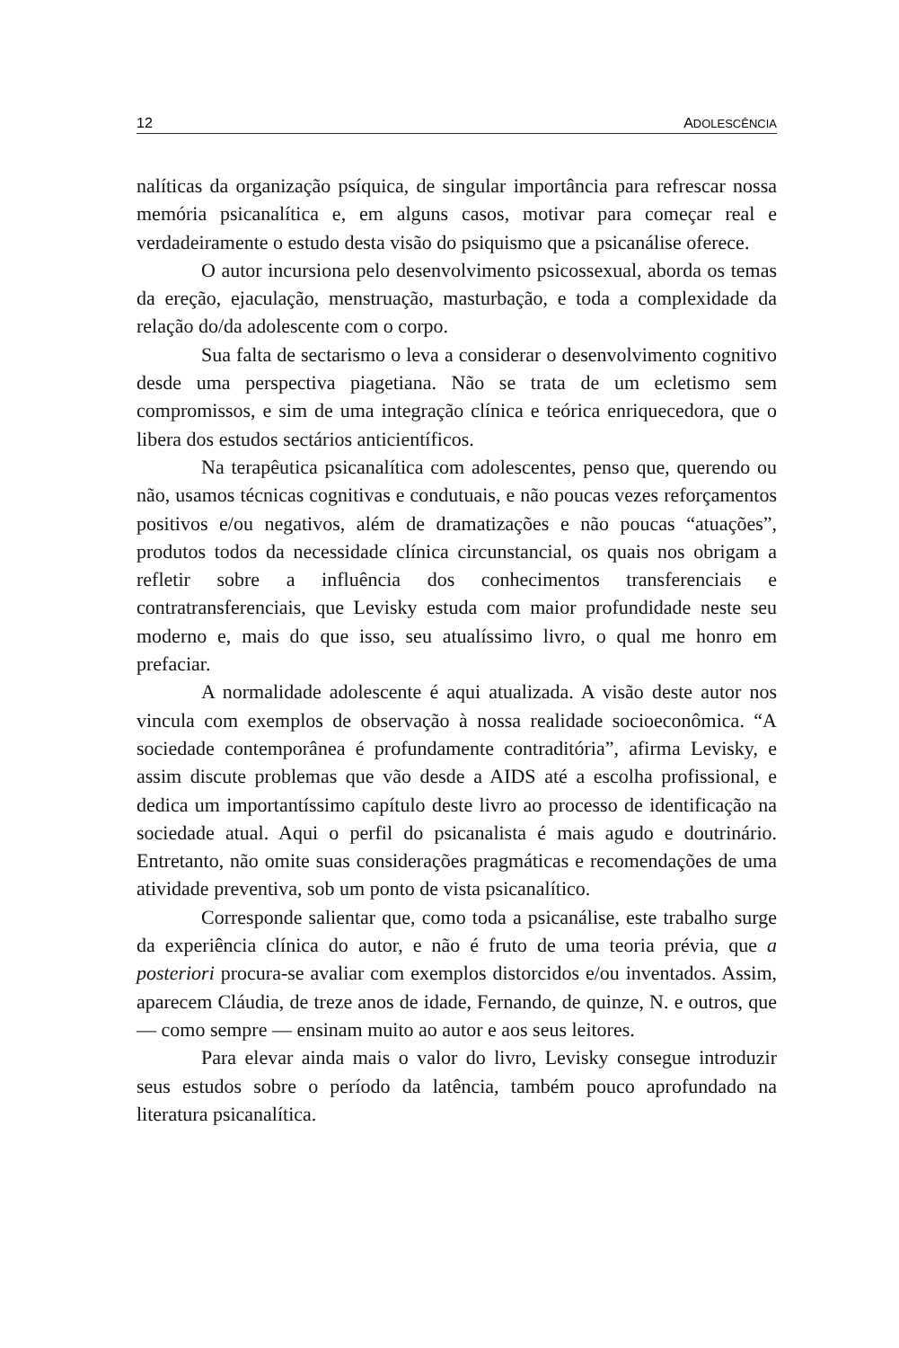12 ADOLESCÊNCIA
nalíticas da organização psíquica, de singular importância para refrescar nossa memória psicanalítica e, em alguns casos, motivar para começar real e verdadeiramente o estudo desta visão do psiquismo que a psicanálise oferece.
O autor incursiona pelo desenvolvimento psicossexual, aborda os temas da ereção, ejaculação, menstruação, masturbação, e toda a complexidade da relação do/da adolescente com o corpo.
Sua falta de sectarismo o leva a considerar o desenvolvimento cognitivo desde uma perspectiva piagetiana. Não se trata de um ecletismo sem compromissos, e sim de uma integração clínica e teórica enriquecedora, que o libera dos estudos sectários anticientíficos.
Na terapêutica psicanalítica com adolescentes, penso que, querendo ou não, usamos técnicas cognitivas e condutuais, e não poucas vezes reforçamentos positivos e/ou negativos, além de dramatizações e não poucas “atuações”, produtos todos da necessidade clínica circunstancial, os quais nos obrigam a refletir sobre a influência dos conhecimentos transferenciais e contratransferenciais, que Levisky estuda com maior profundidade neste seu moderno e, mais do que isso, seu atualíssimo livro, o qual me honro em prefaciar.
A normalidade adolescente é aqui atualizada. A visão deste autor nos vincula com exemplos de observação à nossa realidade socioeconômica. “A sociedade contemporânea é profundamente contraditória”, afirma Levisky, e assim discute problemas que vão desde a AIDS até a escolha profissional, e dedica um importantíssimo capítulo deste livro ao processo de identificação na sociedade atual. Aqui o perfil do psicanalista é mais agudo e doutrinário. Entretanto, não omite suas considerações pragmáticas e recomendações de uma atividade preventiva, sob um ponto de vista psicanalítico.
Corresponde salientar que, como toda a psicanálise, este trabalho surge da experiência clínica do autor, e não é fruto de uma teoria prévia, que a posteriori procura-se avaliar com exemplos distorcidos e/ou inventados. Assim, aparecem Cláudia, de treze anos de idade, Fernando, de quinze, N. e outros, que — como sempre — ensinam muito ao autor e aos seus leitores.
Para elevar ainda mais o valor do livro, Levisky consegue introduzir seus estudos sobre o período da latência, também pouco aprofundado na literatura psicanalítica.